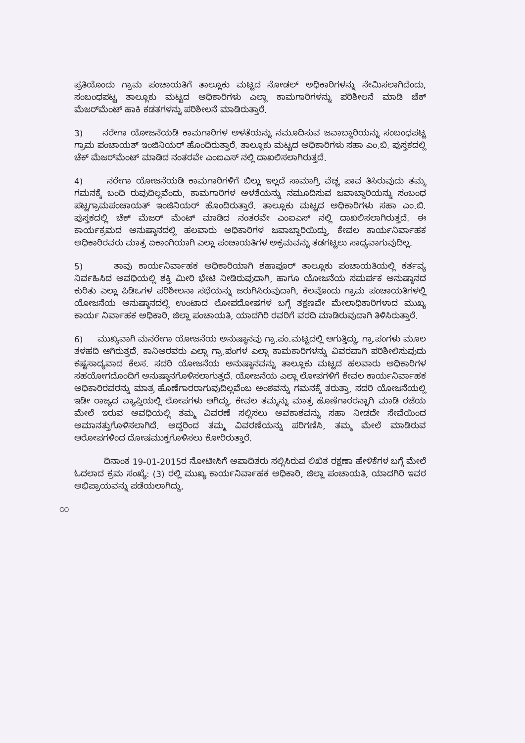ಪ್ರತಿಯೊಂದು ಗ್ರಾಮ ಪಂಚಾಯತಿಗೆ ತಾಲ್ಲೂಕು ಮಟ್ಟದ ನೋಡಲ್ ಅಧಿಕಾರಿಗಳನ್ನು ನೇಮಿಸಲಾಗಿದೆಂದು, ಸಂಬಂಧಪಟ್ಟ ತಾಲ್ಲೂಕು ಮಟ್ಟದ ಅಧಿಕಾರಿಗಳು ಎಲ್ಲಾ ಕಾಮಗಾರಿಗಳನ್ನು ಪರಿಶೀಲನೆ ಮಾಡಿ ಚೆಕ್ ಮೆಜರ್‌ಮೆಂಟ್ ಹಾಕಿ ಕಡತಗಳನ್ನು ಪರಿಶೀಲನೆ ಮಾಡಿರುತ್ತಾರೆ.
3) ನರೇಗಾ ಯೋಜನೆಯಡಿ ಕಾಮಗಾರಿಗಳ ಅಳತೆಯನ್ನು ನಮೂದಿಸುವ ಜವಾಬ್ದಾರಿಯನ್ನು ಸಂಬಂಧಪಟ್ಟ ಗ್ರಾಮ ಪಂಚಾಯತ್ ಇಂಜಿನಿಯರ್ ಹೊಂದಿರುತ್ತಾರೆ. ತಾಲ್ಲೂಕು ಮಟ್ಟದ ಅಧಿಕಾರಿಗಳು ಸಹಾ ಎಂ.ಬಿ. ಪುಸ್ತಕದಲ್ಲಿ ಚೆಕ್ ಮೆಜರ್‌ಮೆಂಟ್ ಮಾಡಿದ ನಂತರವೇ ಎಂಐಎಸ್ ನಲ್ಲಿ ದಾಖಲಿಸಲಾಗಿರುತ್ತದೆ.
4) ನರೇಗಾ ಯೋಜನೆಯಡಿ ಕಾಮಗಾರಿಗಳಿಗೆ ಬಿಲ್ಲು ಇಲ್ಲದೆ ಸಾಮಾಗ್ರಿ ವೆಚ್ಚ ಪಾವ ತಿಸಿರುವುದು ತಮ್ಮ ಗಮನಕ್ಕೆ ಬಂದಿ ರುವುದಿಲ್ಲವೆಂದು, ಕಾಮಗಾರಿಗಳ ಅಳತೆಯನ್ನು ನಮೂದಿಸುವ ಜವಾಬ್ದಾರಿಯನ್ನು ಸಂಬಂಧ ಪಟ್ಟಗ್ರಾಮಪಂಚಾಯತ್ ಇಂಜಿನಿಯರ್ ಹೊಂದಿರುತ್ತಾರೆ. ತಾಲ್ಲೂಕು ಮಟ್ಟದ ಅಧಿಕಾರಿಗಳು ಸಹಾ ಎಂ.ಬಿ. ಪುಸ್ತಕದಲ್ಲಿ ಚೆಕ್ ಮೆಜರ್ ಮೆಂಟ್ ಮಾಡಿದ ನಂತರವೇ ಎಂಐಎಸ್ ನಲ್ಲಿ ದಾಖಲಿಸಲಾಗಿರುತ್ತದೆ. ಈ ಕಾರ್ಯಕ್ರಮದ ಅನುಷ್ಠಾನದಲ್ಲಿ ಹಲವಾರು ಅಧಿಕಾರಿಗಳ ಜವಾಬ್ದಾರಿಯಿದ್ದು, ಕೇವಲ ಕಾರ್ಯನಿರ್ವಾಹಕ ಅಧಿಕಾರಿರವರು ಮಾತ್ರ ಏಕಾಂಗಿಯಾಗಿ ಎಲ್ಲಾ ಪಂಚಾಯತಿಗಳ ಅಕ್ರಮವನ್ನು ತಡಗಟ್ಟಲು ಸಾಧ್ಯವಾಗುವುದಿಲ್ಲ.
5) ತಾವು ಕಾರ್ಯನಿರ್ವಾಹಕ ಅಧಿಕಾರಿಯಾಗಿ ಶಹಾಪೂರ್ ತಾಲ್ಲೂಕು ಪಂಚಾಯತಿಯಲ್ಲಿ ಕರ್ತವ್ಯ ನಿರ್ವಹಿಸಿದ ಅವಧಿಯಲ್ಲಿ ಶಕ್ತಿ ಮೀರಿ ಭೇಟಿ ನೀಡಿರುವುದಾಗಿ, ಹಾಗೂ ಯೋಜನೆಯ ಸಮರ್ಪಕ ಅನುಷ್ಠಾನದ ಕುರಿತು ಎಲ್ಲಾ ಪಿಡಿಒಗಳ ಪರಿಶೀಲನಾ ಸಭೆಯನ್ನು ಜರುಗಿಸಿರುವುದಾಗಿ, ಕೆಲವೊಂದು ಗ್ರಾಮ ಪಂಚಾಯತಿಗಳಲ್ಲಿ ಯೋಜನೆಯ ಅನುಷ್ಠಾನದಲ್ಲಿ ಉಂಟಾದ ಲೋಪದೋಷಗಳ ಬಗ್ಗೆ ತಕ್ಷಣವೇ ಮೇಲಾಧಿಕಾರಿಗಳಾದ ಮುಖ್ಯ ಕಾರ್ಯ ನಿರ್ವಾಹಕ ಅಧಿಕಾರಿ, ಜಿಲ್ಲಾ ಪಂಚಾಯತಿ, ಯಾದಗಿರಿ ರವರಿಗೆ ವರದಿ ಮಾಡಿರುವುದಾಗಿ ತಿಳಿಸಿರುತ್ತಾರೆ.
6) ಮುಖ್ಯವಾಗಿ ಮನರೇಗಾ ಯೋಜನೆಯ ಅನುಷ್ಠಾನವು ಗ್ರಾ.ಪಂ.ಮಟ್ಟದಲ್ಲಿ ಆಗುತ್ತಿದ್ದು, ಗ್ರಾ.ಪಂಗಳು ಮೂಲ ತಳಹದಿ ಆಗಿರುತ್ತದೆ. ಕಾನಿಅರವರು ಎಲ್ಲಾ ಗ್ರಾ.ಪಂಗಳ ಎಲ್ಲಾ ಕಾಮಕಾರಿಗಳನ್ನು ವಿವರವಾಗಿ ಪರಿಶೀಲಿಸುವುದು ಕಷ್ಟಸಾದ್ಯವಾದ ಕೆಲಸ. ಸದರಿ ಯೋಜನೆಯ ಅನುಷ್ಠಾನವನ್ನು ತಾಲ್ಲೂಕು ಮಟ್ಟದ ಹಲವಾರು ಅಧಿಕಾರಿಗಳ ಸಹಯೋಗದೊಂದಿಗೆ ಅನುಷ್ಠಾನಗೊಳಿಸಲಾಗುತ್ತದೆ. ಯೋಜನೆಯ ಎಲ್ಲಾ ಲೋಪಗಳಿಗೆ ಕೇವಲ ಕಾರ್ಯನಿರ್ವಾಹಕ ಅಧಿಕಾರಿರವರನ್ನು ಮಾತ್ರ ಹೊಣೆಗಾರರಾಗುವುದಿಲ್ಲವೆಂಬ ಅಂಶವನ್ನು ಗಮನಕ್ಕೆ ತರುತ್ತಾ, ಸದರಿ ಯೋಜನೆಯಲ್ಲಿ ಇಡೀ ರಾಜ್ಯದ ವ್ಯಾಪ್ತಿಯಲ್ಲಿ ಲೋಪಗಳು ಆಗಿದ್ದು, ಕೇವಲ ತಮ್ಮನ್ನು ಮಾತ್ರ ಹೊಣೆಗಾರರನ್ನಾಗಿ ಮಾಡಿ ರಜೆಯ ಮೇಲೆ ಇರುವ ಅವಧಿಯಲ್ಲಿ ತಮ್ಮ ವಿವರಣೆ ಸಲ್ಲಿಸಲು ಅವಕಾಶವನ್ನು ಸಹಾ ನೀಡದೇ ಸೇವೆಯಿಂದ ಅಮಾನತ್ತುಗೊಳಿಸಲಾಗಿದೆ. ಅದ್ದರಿಂದ ತಮ್ಮ ವಿವರಣೆಯನ್ನು ಪರಿಗಣಿಸಿ, ತಮ್ಮ ಮೇಲೆ ಮಾಡಿರುವ ಆರೋಪಗಳಿಂದ ದೋಷಮುಕ್ತಗೊಳಿಸಲು ಕೋರಿರುತ್ತಾರೆ.
ದಿನಾಂಕ 19-01-2015ರ ನೋಟೀಸಿಗೆ ಅಪಾದಿತರು ಸಲ್ಲಿಸಿರುವ ಲಿಖಿತ ರಕ್ಷಣಾ ಹೇಳಿಕೆಗಳ ಬಗ್ಗೆ ಮೇಲೆ ಓದಲಾದ ಕ್ರಮ ಸಂಖ್ಯೆ: (3) ರಲ್ಲಿ ಮುಖ್ಯ ಕಾರ್ಯನಿರ್ವಾಹಕ ಅಧಿಕಾರಿ, ಜಿಲ್ಲಾ ಪಂಚಾಯತಿ, ಯಾದಗಿರಿ ಇವರ ಅಭಿಪ್ರಾಯವನ್ನು ಪಡೆಯಲಾಗಿದ್ದು,
GO